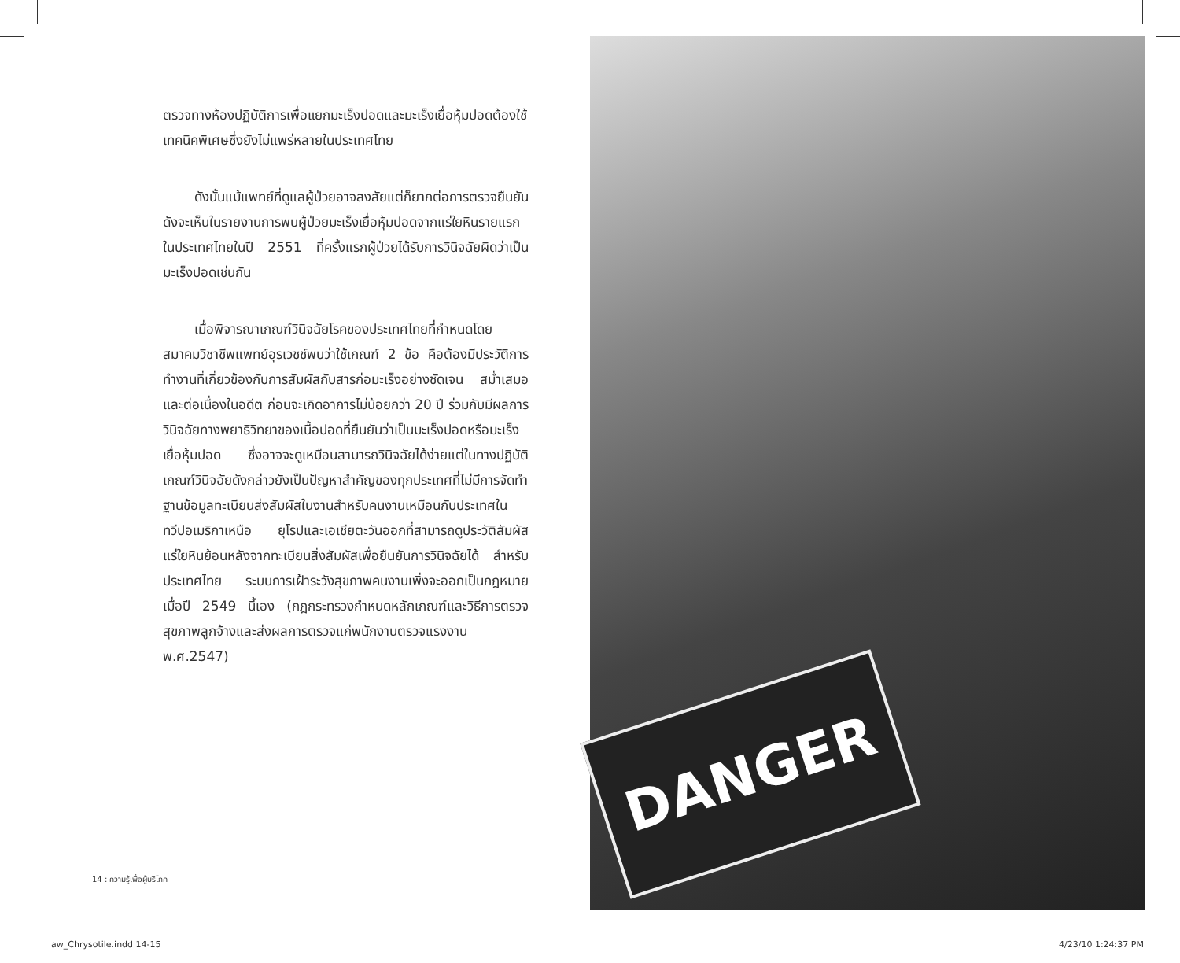ตรวจทางห้องปฏิบัติการเพื่อแยกมะเร็งปอดและมะเร็งเยื่อหุ้มปอดต้องใช้เทคนิคพิเศษซึ่งยังไม่แพร่หลายในประเทศไทย
ดังนั้นแม้แพทย์ที่ดูแลผู้ป่วยอาจสงสัยแต่ก็ยากต่อการตรวจยืนยัน ดังจะเห็นในรายงานการพบผู้ป่วยมะเร็งเยื่อหุ้มปอดจากแร่ใยหินรายแรกในประเทศไทยในปี 2551 ที่ครั้งแรกผู้ป่วยได้รับการวินิจฉัยผิดว่าเป็นมะเร็งปอดเช่นกัน
เมื่อพิจารณาเกณฑ์วินิจฉัยโรคของประเทศไทยที่กำหนดโดยสมาคมวิชาชีพแพทย์อุรเวชช์พบว่าใช้เกณฑ์ 2 ข้อ คือต้องมีประวัติการทำงานที่เกี่ยวข้องกับการสัมผัสกับสารก่อมะเร็งอย่างชัดเจน สม่ำเสมอ และต่อเนื่องในอดีต ก่อนจะเกิดอาการไม่น้อยกว่า 20 ปี ร่วมกับมีผลการวินิจฉัยทางพยาธิวิทยาของเนื้อปอดที่ยืนยันว่าเป็นมะเร็งปอดหรือมะเร็งเยื่อหุ้มปอด ซึ่งอาจจะดูเหมือนสามารถวินิจฉัยได้ง่ายแต่ในทางปฏิบัติเกณฑ์วินิจฉัยดังกล่าวยังเป็นปัญหาสำคัญของทุกประเทศที่ไม่มีการจัดทำฐานข้อมูลทะเบียนส่งสัมผัสในงานสำหรับคนงานเหมือนกับประเทศในทวีปอเมริกาเหนือ ยุโรปและเอเชียตะวันออกที่สามารถดูประวัติสัมผัสแร่ใยหินย้อนหลังจากทะเบียนสิ่งสัมผัสเพื่อยืนยันการวินิจฉัยได้ สำหรับประเทศไทย ระบบการเฝ้าระวังสุขภาพคนงานเพิ่งจะออกเป็นกฎหมายเมื่อปี 2549 นี้เอง (กฎกระทรวงกำหนดหลักเกณฑ์และวิธีการตรวจสุขภาพลูกจ้างและส่งผลการตรวจแก่พนักงานตรวจแรงงาน พ.ศ.2547)
14 : ความรู้เพื่อผู้บริโภค
DANGER
aw_Chrysotile.indd 14-15 4/23/10 1:24:37 PM